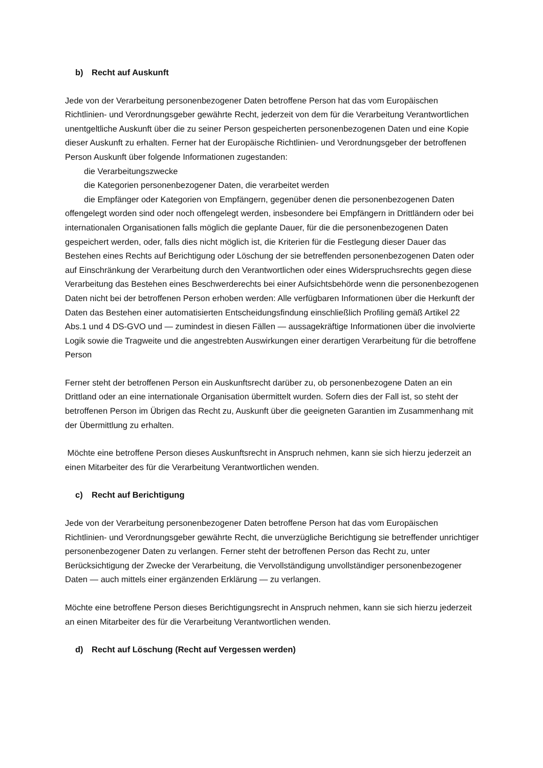b) Recht auf Auskunft
Jede von der Verarbeitung personenbezogener Daten betroffene Person hat das vom Europäischen Richtlinien- und Verordnungsgeber gewährte Recht, jederzeit von dem für die Verarbeitung Verantwortlichen unentgeltliche Auskunft über die zu seiner Person gespeicherten personenbezogenen Daten und eine Kopie dieser Auskunft zu erhalten. Ferner hat der Europäische Richtlinien- und Verordnungsgeber der betroffenen Person Auskunft über folgende Informationen zugestanden:
die Verarbeitungszwecke
die Kategorien personenbezogener Daten, die verarbeitet werden
die Empfänger oder Kategorien von Empfängern, gegenüber denen die personenbezogenen Daten offengelegt worden sind oder noch offengelegt werden, insbesondere bei Empfängern in Drittländern oder bei internationalen Organisationen falls möglich die geplante Dauer, für die die personenbezogenen Daten gespeichert werden, oder, falls dies nicht möglich ist, die Kriterien für die Festlegung dieser Dauer das Bestehen eines Rechts auf Berichtigung oder Löschung der sie betreffenden personenbezogenen Daten oder auf Einschränkung der Verarbeitung durch den Verantwortlichen oder eines Widerspruchsrechts gegen diese Verarbeitung das Bestehen eines Beschwerderechts bei einer Aufsichtsbehörde wenn die personenbezogenen Daten nicht bei der betroffenen Person erhoben werden: Alle verfügbaren Informationen über die Herkunft der Daten das Bestehen einer automatisierten Entscheidungsfindung einschließlich Profiling gemäß Artikel 22 Abs.1 und 4 DS-GVO und — zumindest in diesen Fällen — aussagekräftige Informationen über die involvierte Logik sowie die Tragweite und die angestrebten Auswirkungen einer derartigen Verarbeitung für die betroffene Person
Ferner steht der betroffenen Person ein Auskunftsrecht darüber zu, ob personenbezogene Daten an ein Drittland oder an eine internationale Organisation übermittelt wurden. Sofern dies der Fall ist, so steht der betroffenen Person im Übrigen das Recht zu, Auskunft über die geeigneten Garantien im Zusammenhang mit der Übermittlung zu erhalten.
Möchte eine betroffene Person dieses Auskunftsrecht in Anspruch nehmen, kann sie sich hierzu jederzeit an einen Mitarbeiter des für die Verarbeitung Verantwortlichen wenden.
c) Recht auf Berichtigung
Jede von der Verarbeitung personenbezogener Daten betroffene Person hat das vom Europäischen Richtlinien- und Verordnungsgeber gewährte Recht, die unverzügliche Berichtigung sie betreffender unrichtiger personenbezogener Daten zu verlangen. Ferner steht der betroffenen Person das Recht zu, unter Berücksichtigung der Zwecke der Verarbeitung, die Vervollständigung unvollständiger personenbezogener Daten — auch mittels einer ergänzenden Erklärung — zu verlangen.
Möchte eine betroffene Person dieses Berichtigungsrecht in Anspruch nehmen, kann sie sich hierzu jederzeit an einen Mitarbeiter des für die Verarbeitung Verantwortlichen wenden.
d) Recht auf Löschung (Recht auf Vergessen werden)